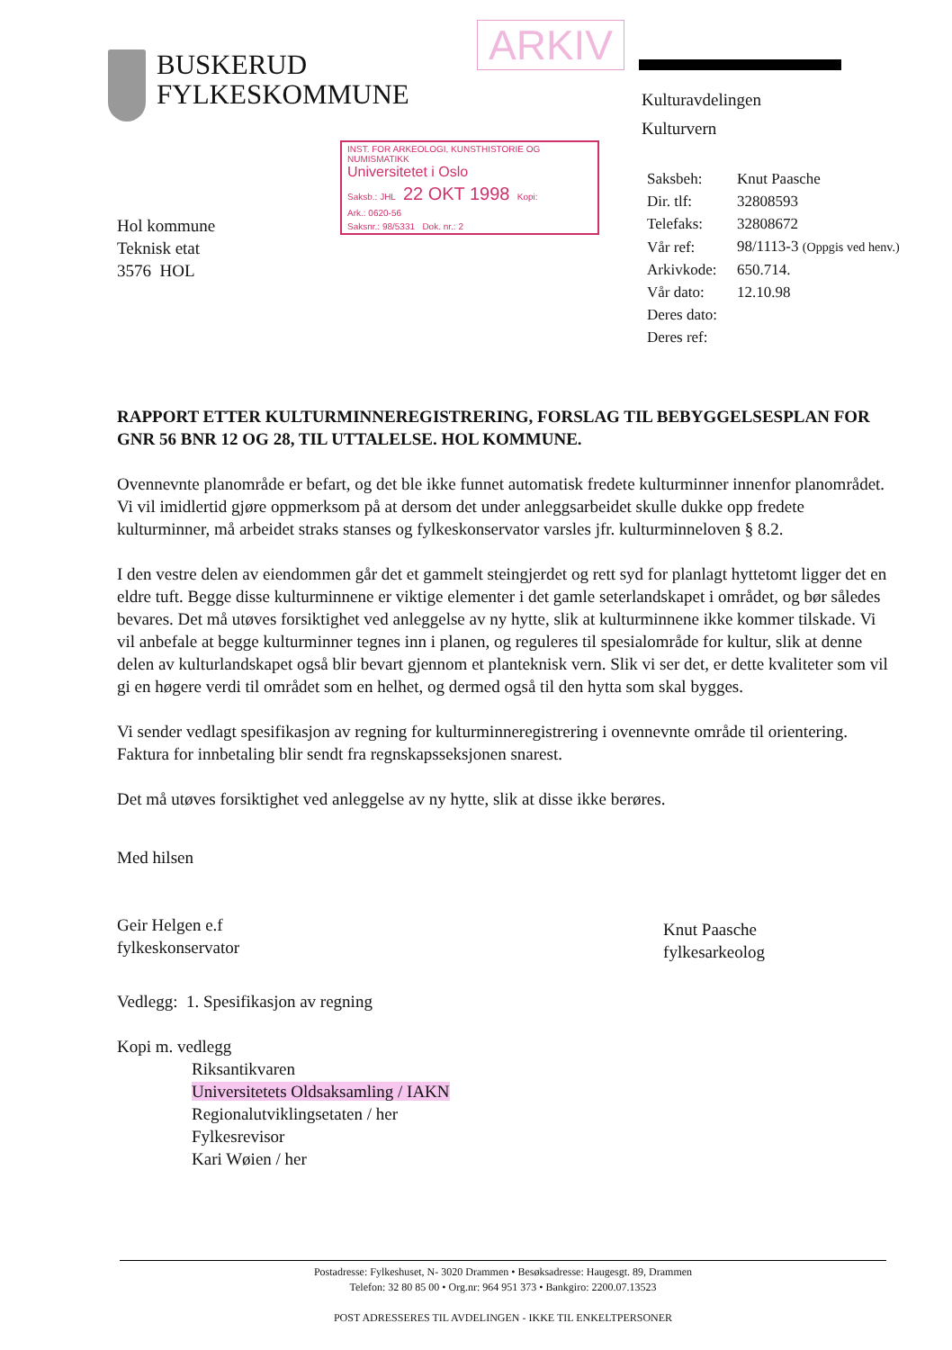BUSKERUD
FYLKESKOMMUNE
ARKIV
Kulturavdelingen
Kulturvern
INST. FOR ARKEOLOGI, KUNSTHISTORIE OG NUMISMATIKK
Universitetet i Oslo
Saksb.: JHL 22 OKT 1998 Kopi:
Ark.: 0620-56
Saksnr.: 98/5331 Dok. nr.: 2
| Saksbeh: | Knut Paasche |
| Dir. tlf: | 32808593 |
| Telefaks: | 32808672 |
| Vår ref: | 98/1113-3 (Oppgis ved henv.) |
| Arkivkode: | 650.714. |
| Vår dato: | 12.10.98 |
| Deres dato: | |
| Deres ref: | |
Hol kommune
Teknisk etat
3576 HOL
RAPPORT ETTER KULTURMINNEREGISTRERING, FORSLAG TIL BEBYGGELSESPLAN FOR GNR 56 BNR 12 OG 28, TIL UTTALELSE. HOL KOMMUNE.
Ovennevnte planområde er befart, og det ble ikke funnet automatisk fredete kulturminner innenfor planområdet. Vi vil imidlertid gjøre oppmerksom på at dersom det under anleggsarbeidet skulle dukke opp fredete kulturminner, må arbeidet straks stanses og fylkeskonservator varsles jfr. kulturminneloven § 8.2.
I den vestre delen av eiendommen går det et gammelt steingjerdet og rett syd for planlagt hyttetomt ligger det en eldre tuft. Begge disse kulturminnene er viktige elementer i det gamle seterlandskapet i området, og bør således bevares. Det må utøves forsiktighet ved anleggelse av ny hytte, slik at kulturminnene ikke kommer tilskade. Vi vil anbefale at begge kulturminner tegnes inn i planen, og reguleres til spesialområde for kultur, slik at denne delen av kulturlandskapet også blir bevart gjennom et planteknisk vern. Slik vi ser det, er dette kvaliteter som vil gi en høgere verdi til området som en helhet, og dermed også til den hytta som skal bygges.
Vi sender vedlagt spesifikasjon av regning for kulturminneregistrering i ovennevnte område til orientering. Faktura for innbetaling blir sendt fra regnskapsseksjonen snarest.
Det må utøves forsiktighet ved anleggelse av ny hytte, slik at disse ikke berøres.
Med hilsen
Geir Helgen e.f
fylkeskonservator
Knut Paasche
fylkesarkeolog
Vedlegg: 1. Spesifikasjon av regning
Kopi m. vedlegg
Riksantikvaren
Universitetets Oldsaksamling / IAKN
Regionalutviklingsetaten / her
Fylkesrevisor
Kari Wøien / her
Postadresse: Fylkeshuset, N- 3020 Drammen • Besøksadresse: Haugesgt. 89, Drammen
Telefon: 32 80 85 00 • Org.nr: 964 951 373 • Bankgiro: 2200.07.13523
POST ADRESSERES TIL AVDELINGEN - IKKE TIL ENKELTPERSONER